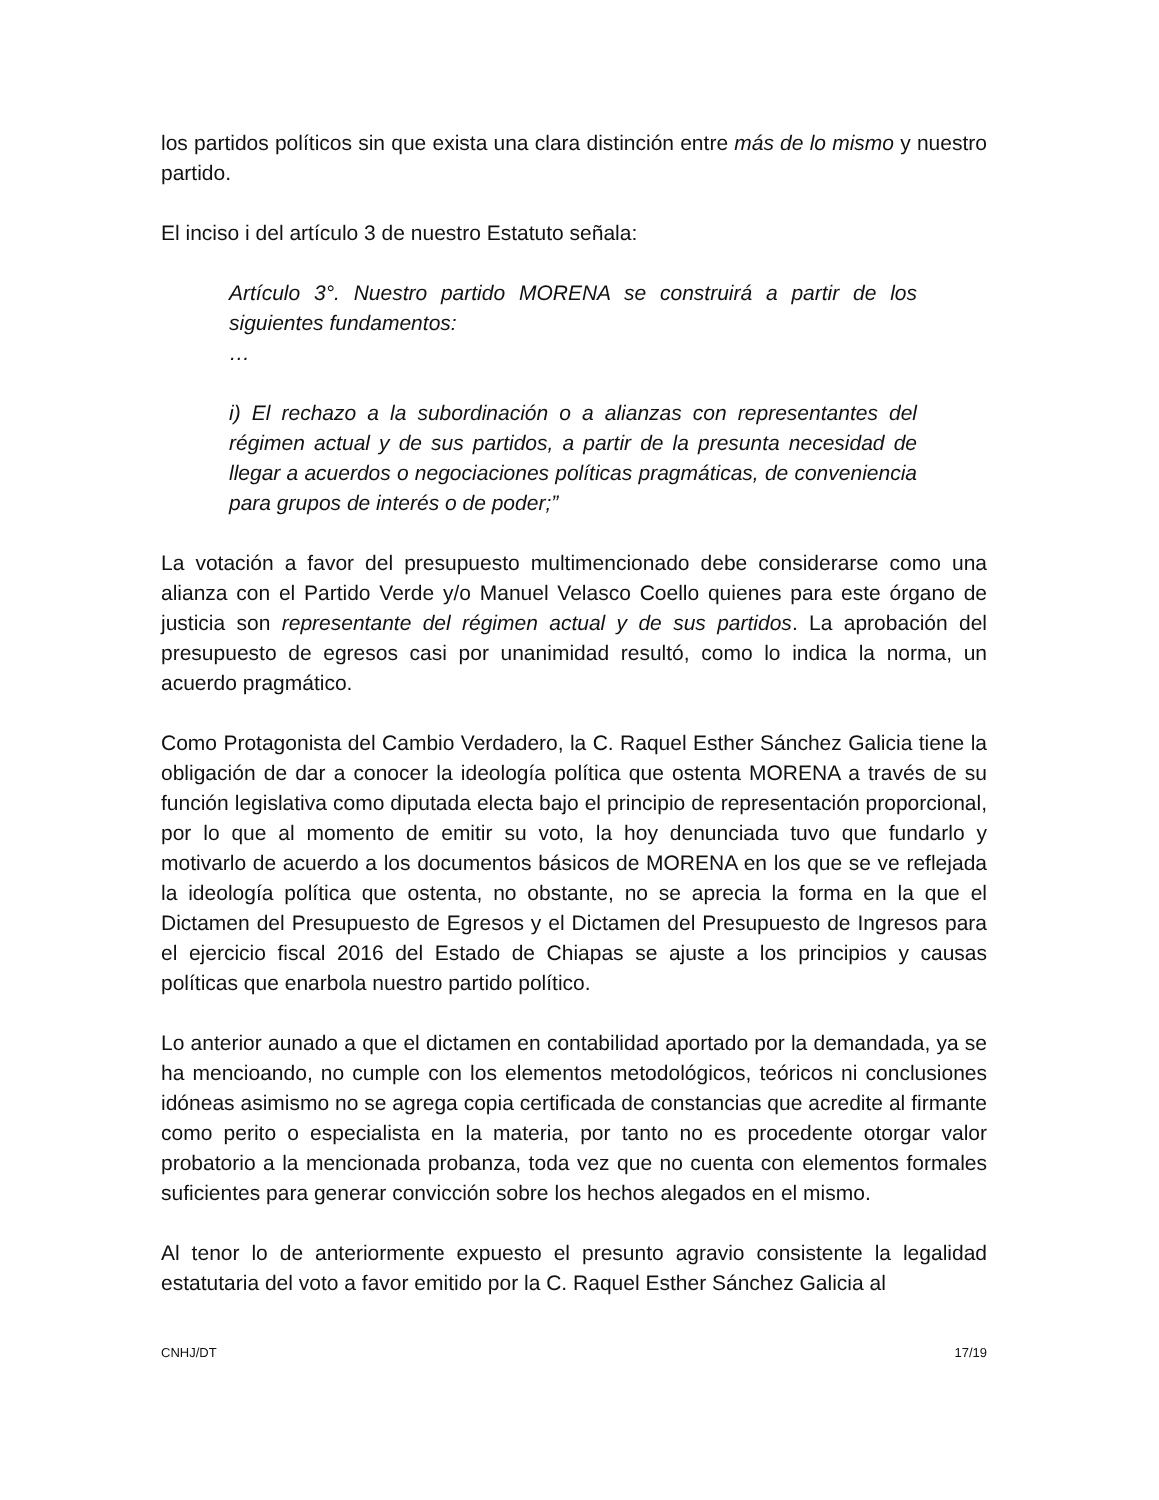los partidos políticos sin que exista una clara distinción entre más de lo mismo y nuestro partido.
El inciso i del artículo 3 de nuestro Estatuto señala:
Artículo 3°. Nuestro partido MORENA se construirá a partir de los siguientes fundamentos:
…
i) El rechazo a la subordinación o a alianzas con representantes del régimen actual y de sus partidos, a partir de la presunta necesidad de llegar a acuerdos o negociaciones políticas pragmáticas, de conveniencia para grupos de interés o de poder;”
La votación a favor del presupuesto multimencionado debe considerarse como una alianza con el Partido Verde y/o Manuel Velasco Coello quienes para este órgano de justicia son representante del régimen actual y de sus partidos. La aprobación del presupuesto de egresos casi por unanimidad resultó, como lo indica la norma, un acuerdo pragmático.
Como Protagonista del Cambio Verdadero, la C. Raquel Esther Sánchez Galicia tiene la obligación de dar a conocer la ideología política que ostenta MORENA a través de su función legislativa como diputada electa bajo el principio de representación proporcional, por lo que al momento de emitir su voto, la hoy denunciada tuvo que fundarlo y motivarlo de acuerdo a los documentos básicos de MORENA en los que se ve reflejada la ideología política que ostenta, no obstante, no se aprecia la forma en la que el Dictamen del Presupuesto de Egresos y el Dictamen del Presupuesto de Ingresos para el ejercicio fiscal 2016 del Estado de Chiapas se ajuste a los principios y causas políticas que enarbola nuestro partido político.
Lo anterior aunado a que el dictamen en contabilidad aportado por la demandada, ya se ha mencioando, no cumple con los elementos metodológicos, teóricos ni conclusiones idóneas asimismo no se agrega copia certificada de constancias que acredite al firmante como perito o especialista en la materia, por tanto no es procedente otorgar valor probatorio a la mencionada probanza, toda vez que no cuenta con elementos formales suficientes para generar convicción sobre los hechos alegados en el mismo.
Al tenor lo de anteriormente expuesto el presunto agravio consistente la legalidad estatutaria del voto a favor emitido por la C. Raquel Esther Sánchez Galicia al
CNHJ/DT 17/19